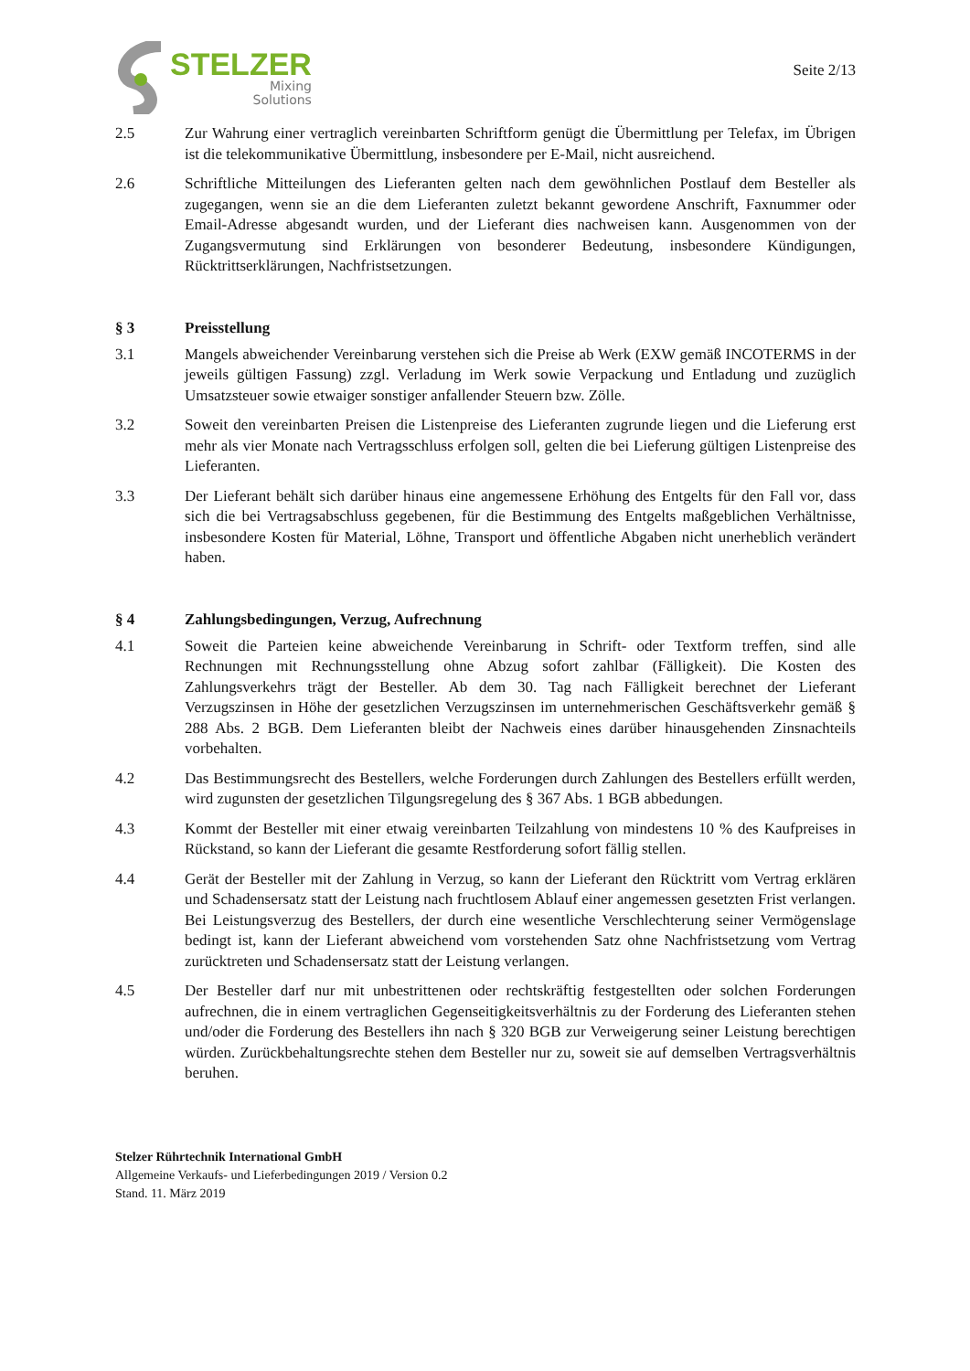STELZER
Mixing
Solutions
Seite 2/13
2.5 Zur Wahrung einer vertraglich vereinbarten Schriftform genügt die Übermittlung per Telefax, im Übrigen ist die telekommunikative Übermittlung, insbesondere per E-Mail, nicht ausreichend.
2.6 Schriftliche Mitteilungen des Lieferanten gelten nach dem gewöhnlichen Postlauf dem Besteller als zugegangen, wenn sie an die dem Lieferanten zuletzt bekannt gewordene Anschrift, Faxnummer oder Email-Adresse abgesandt wurden, und der Lieferant dies nachweisen kann. Ausgenommen von der Zugangsvermutung sind Erklärungen von besonderer Bedeutung, insbesondere Kündigungen, Rücktrittserklärungen, Nachfristsetzungen.
§ 3 Preisstellung
3.1 Mangels abweichender Vereinbarung verstehen sich die Preise ab Werk (EXW gemäß INCOTERMS in der jeweils gültigen Fassung) zzgl. Verladung im Werk sowie Verpackung und Entladung und zuzüglich Umsatzsteuer sowie etwaiger sonstiger anfallender Steuern bzw. Zölle.
3.2 Soweit den vereinbarten Preisen die Listenpreise des Lieferanten zugrunde liegen und die Lieferung erst mehr als vier Monate nach Vertragsschluss erfolgen soll, gelten die bei Lieferung gültigen Listenpreise des Lieferanten.
3.3 Der Lieferant behält sich darüber hinaus eine angemessene Erhöhung des Entgelts für den Fall vor, dass sich die bei Vertragsabschluss gegebenen, für die Bestimmung des Entgelts maßgeblichen Verhältnisse, insbesondere Kosten für Material, Löhne, Transport und öffentliche Abgaben nicht unerheblich verändert haben.
§ 4 Zahlungsbedingungen, Verzug, Aufrechnung
4.1 Soweit die Parteien keine abweichende Vereinbarung in Schrift- oder Textform treffen, sind alle Rechnungen mit Rechnungsstellung ohne Abzug sofort zahlbar (Fälligkeit). Die Kosten des Zahlungsverkehrs trägt der Besteller. Ab dem 30. Tag nach Fälligkeit berechnet der Lieferant Verzugszinsen in Höhe der gesetzlichen Verzugszinsen im unternehmerischen Geschäftsverkehr gemäß § 288 Abs. 2 BGB. Dem Lieferanten bleibt der Nachweis eines darüber hinausgehenden Zinsnachteils vorbehalten.
4.2 Das Bestimmungsrecht des Bestellers, welche Forderungen durch Zahlungen des Bestellers erfüllt werden, wird zugunsten der gesetzlichen Tilgungsregelung des § 367 Abs. 1 BGB abbedungen.
4.3 Kommt der Besteller mit einer etwaig vereinbarten Teilzahlung von mindestens 10 % des Kaufpreises in Rückstand, so kann der Lieferant die gesamte Restforderung sofort fällig stellen.
4.4 Gerät der Besteller mit der Zahlung in Verzug, so kann der Lieferant den Rücktritt vom Vertrag erklären und Schadensersatz statt der Leistung nach fruchtlosem Ablauf einer angemessen gesetzten Frist verlangen. Bei Leistungsverzug des Bestellers, der durch eine wesentliche Verschlechterung seiner Vermögenslage bedingt ist, kann der Lieferant abweichend vom vorstehenden Satz ohne Nachfristsetzung vom Vertrag zurücktreten und Schadensersatz statt der Leistung verlangen.
4.5 Der Besteller darf nur mit unbestrittenen oder rechtskräftig festgestellten oder solchen Forderungen aufrechnen, die in einem vertraglichen Gegenseitigkeitsverhältnis zu der Forderung des Lieferanten stehen und/oder die Forderung des Bestellers ihn nach § 320 BGB zur Verweigerung seiner Leistung berechtigen würden. Zurückbehaltungsrechte stehen dem Besteller nur zu, soweit sie auf demselben Vertragsverhältnis beruhen.
Stelzer Rührtechnik International GmbH
Allgemeine Verkaufs- und Lieferbedingungen 2019 / Version 0.2
Stand. 11. März 2019